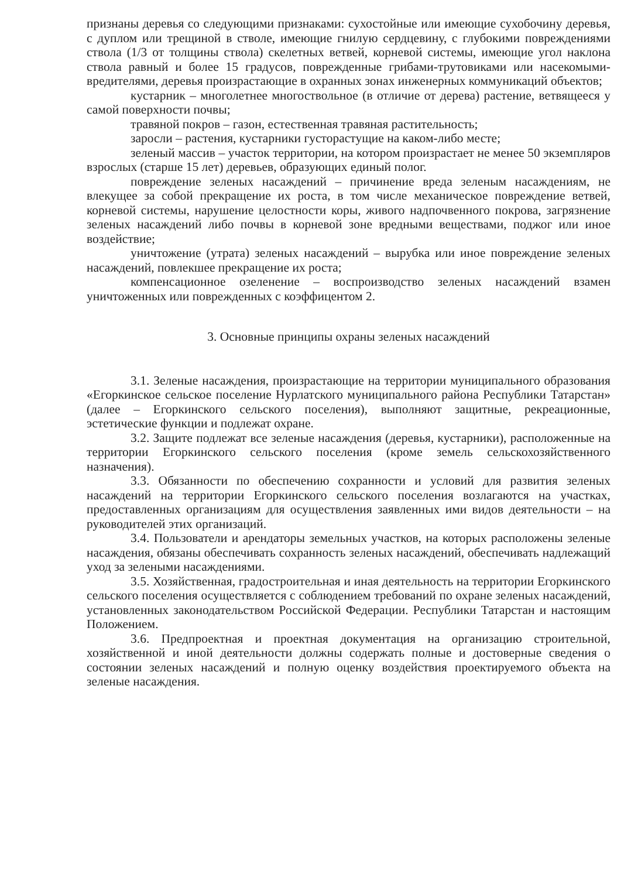признаны деревья со следующими признаками: сухостойные или имеющие сухобочину деревья, с дуплом или трещиной в стволе, имеющие гнилую сердцевину, с глубокими повреждениями ствола (1/3 от толщины ствола) скелетных ветвей, корневой системы, имеющие угол наклона ствола равный и более 15 градусов, поврежденные грибами-трутовиками или насекомыми-вредителями, деревья произрастающие в охранных зонах инженерных коммуникаций объектов;
кустарник – многолетнее многоствольное (в отличие от дерева) растение, ветвящееся у самой поверхности почвы;
травяной покров – газон, естественная травяная растительность;
заросли – растения, кустарники густорастущие на каком-либо месте;
зеленый массив – участок территории, на котором произрастает не менее 50 экземпляров взрослых (старше 15 лет) деревьев, образующих единый полог.
повреждение зеленых насаждений – причинение вреда зеленым насаждениям, не влекущее за собой прекращение их роста, в том числе механическое повреждение ветвей, корневой системы, нарушение целостности коры, живого надпочвенного покрова, загрязнение зеленых насаждений либо почвы в корневой зоне вредными веществами, поджог или иное воздействие;
уничтожение (утрата) зеленых насаждений – вырубка или иное повреждение зеленых насаждений, повлекшее прекращение их роста;
компенсационное озеленение – воспроизводство зеленых насаждений взамен уничтоженных или поврежденных с коэффицентом 2.
3. Основные принципы охраны зеленых насаждений
3.1. Зеленые насаждения, произрастающие на территории муниципального образования «Егоркинское сельское поселение Нурлатского муниципального района Республики Татарстан» (далее – Егоркинского сельского поселения), выполняют защитные, рекреационные, эстетические функции и подлежат охране.
3.2. Защите подлежат все зеленые насаждения (деревья, кустарники), расположенные на территории Егоркинского сельского поселения (кроме земель сельскохозяйственного назначения).
3.3. Обязанности по обеспечению сохранности и условий для развития зеленых насаждений на территории Егоркинского сельского поселения возлагаются на участках, предоставленных организациям для осуществления заявленных ими видов деятельности – на руководителей этих организаций.
3.4. Пользователи и арендаторы земельных участков, на которых расположены зеленые насаждения, обязаны обеспечивать сохранность зеленых насаждений, обеспечивать надлежащий уход за зелеными насаждениями.
3.5. Хозяйственная, градостроительная и иная деятельность на территории Егоркинского сельского поселения осуществляется с соблюдением требований по охране зеленых насаждений, установленных законодательством Российской Федерации. Республики Татарстан и настоящим Положением.
3.6. Предпроектная и проектная документация на организацию строительной, хозяйственной и иной деятельности должны содержать полные и достоверные сведения о состоянии зеленых насаждений и полную оценку воздействия проектируемого объекта на зеленые насаждения.